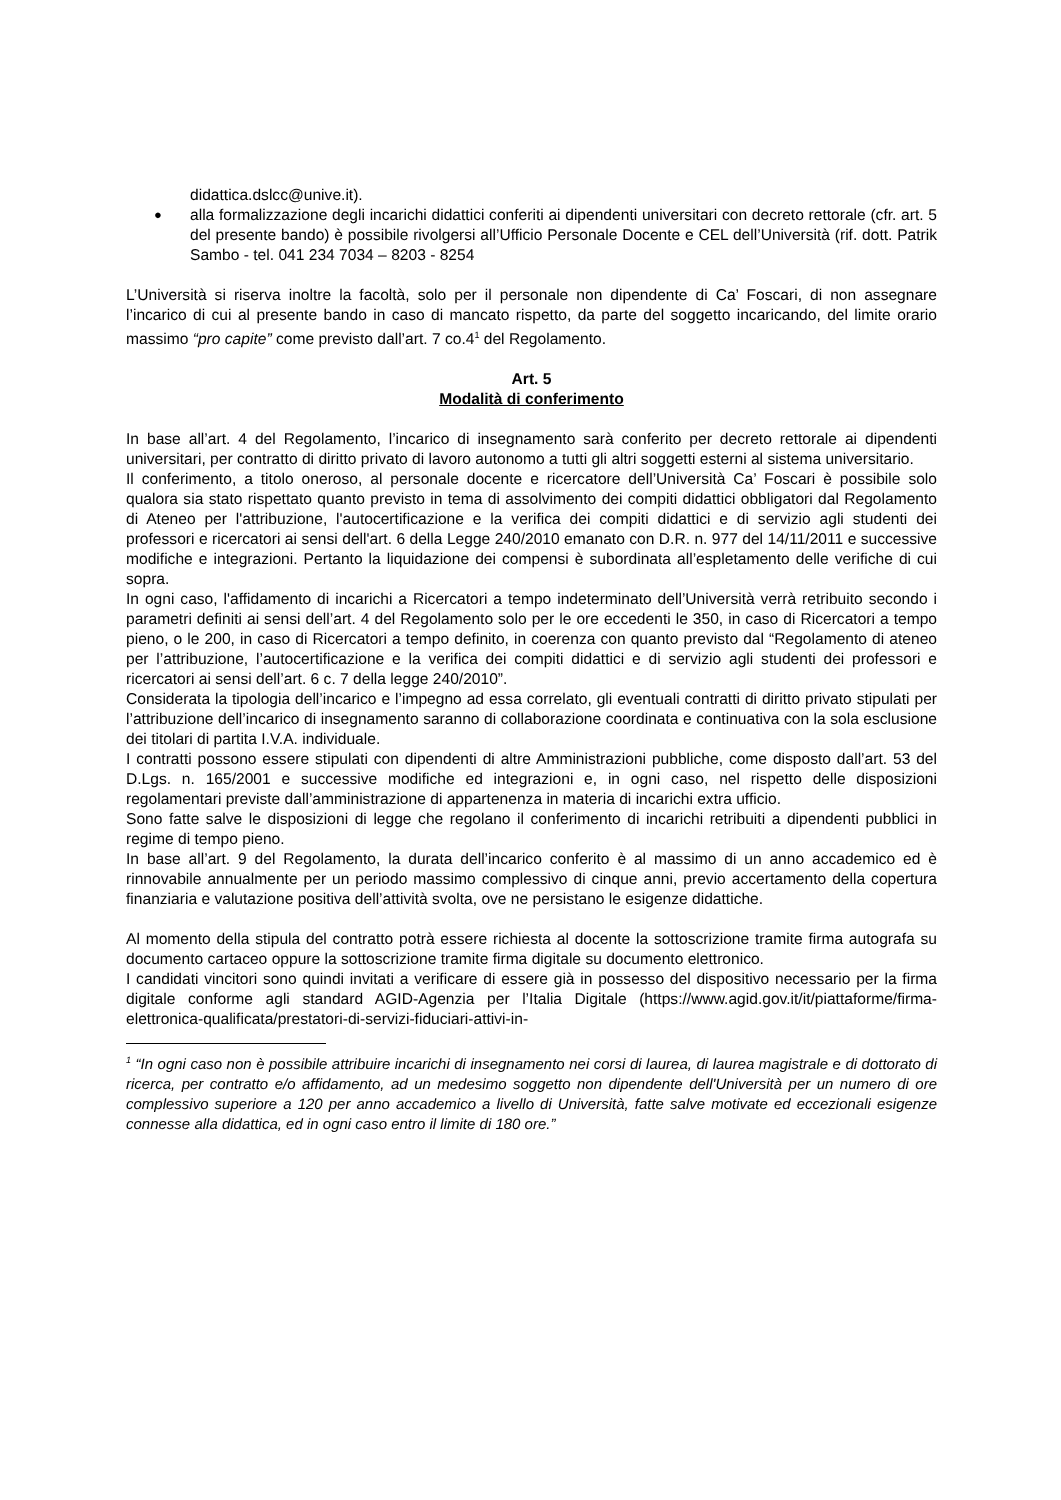didattica.dslcc@unive.it).
●
alla formalizzazione degli incarichi didattici conferiti ai dipendenti universitari con decreto rettorale (cfr. art. 5 del presente bando) è possibile rivolgersi all’Ufficio Personale Docente e CEL dell’Università (rif. dott. Patrik Sambo - tel. 041 234 7034 – 8203 - 8254
L’Università si riserva inoltre la facoltà, solo per il personale non dipendente di Ca’ Foscari, di non assegnare l’incarico di cui al presente bando in caso di mancato rispetto, da parte del soggetto incaricando, del limite orario massimo “pro capite” come previsto dall’art. 7 co.4<sup>1</sup> del Regolamento.
Art. 5
Modalità di conferimento
In base all’art. 4 del Regolamento, l’incarico di insegnamento sarà conferito per decreto rettorale ai dipendenti universitari, per contratto di diritto privato di lavoro autonomo a tutti gli altri soggetti esterni al sistema universitario.
Il conferimento, a titolo oneroso, al personale docente e ricercatore dell’Università Ca’ Foscari è possibile solo qualora sia stato rispettato quanto previsto in tema di assolvimento dei compiti didattici obbligatori dal Regolamento di Ateneo per l'attribuzione, l'autocertificazione e la verifica dei compiti didattici e di servizio agli studenti dei professori e ricercatori ai sensi dell'art. 6 della Legge 240/2010 emanato con D.R. n. 977 del 14/11/2011 e successive modifiche e integrazioni. Pertanto la liquidazione dei compensi è subordinata all’espletamento delle verifiche di cui sopra.
In ogni caso, l'affidamento di incarichi a Ricercatori a tempo indeterminato dell’Università verrà retribuito secondo i parametri definiti ai sensi dell’art. 4 del Regolamento solo per le ore eccedenti le 350, in caso di Ricercatori a tempo pieno, o le 200, in caso di Ricercatori a tempo definito, in coerenza con quanto previsto dal “Regolamento di ateneo per l’attribuzione, l’autocertificazione e la verifica dei compiti didattici e di servizio agli studenti dei professori e ricercatori ai sensi dell’art. 6 c. 7 della legge 240/2010”.
Considerata la tipologia dell’incarico e l’impegno ad essa correlato, gli eventuali contratti di diritto privato stipulati per l’attribuzione dell’incarico di insegnamento saranno di collaborazione coordinata e continuativa con la sola esclusione dei titolari di partita I.V.A. individuale.
I contratti possono essere stipulati con dipendenti di altre Amministrazioni pubbliche, come disposto dall’art. 53 del D.Lgs. n. 165/2001 e successive modifiche ed integrazioni e, in ogni caso, nel rispetto delle disposizioni regolamentari previste dall’amministrazione di appartenenza in materia di incarichi extra ufficio.
Sono fatte salve le disposizioni di legge che regolano il conferimento di incarichi retribuiti a dipendenti pubblici in regime di tempo pieno.
In base all’art. 9 del Regolamento, la durata dell’incarico conferito è al massimo di un anno accademico ed è rinnovabile annualmente per un periodo massimo complessivo di cinque anni, previo accertamento della copertura finanziaria e valutazione positiva dell’attività svolta, ove ne persistano le esigenze didattiche.
Al momento della stipula del contratto potrà essere richiesta al docente la sottoscrizione tramite firma autografa su documento cartaceo oppure la sottoscrizione tramite firma digitale su documento elettronico.
I candidati vincitori sono quindi invitati a verificare di essere già in possesso del dispositivo necessario per la firma digitale conforme agli standard AGID-Agenzia per l’Italia Digitale (https://www.agid.gov.it/it/piattaforme/firma-elettronica-qualificata/prestatori-di-servizi-fiduciari-attivi-in-
<sup>1</sup> “In ogni caso non è possibile attribuire incarichi di insegnamento nei corsi di laurea, di laurea magistrale e di dottorato di ricerca, per contratto e/o affidamento, ad un medesimo soggetto non dipendente dell'Università per un numero di ore complessivo superiore a 120 per anno accademico a livello di Università, fatte salve motivate ed eccezionali esigenze connesse alla didattica, ed in ogni caso entro il limite di 180 ore.”